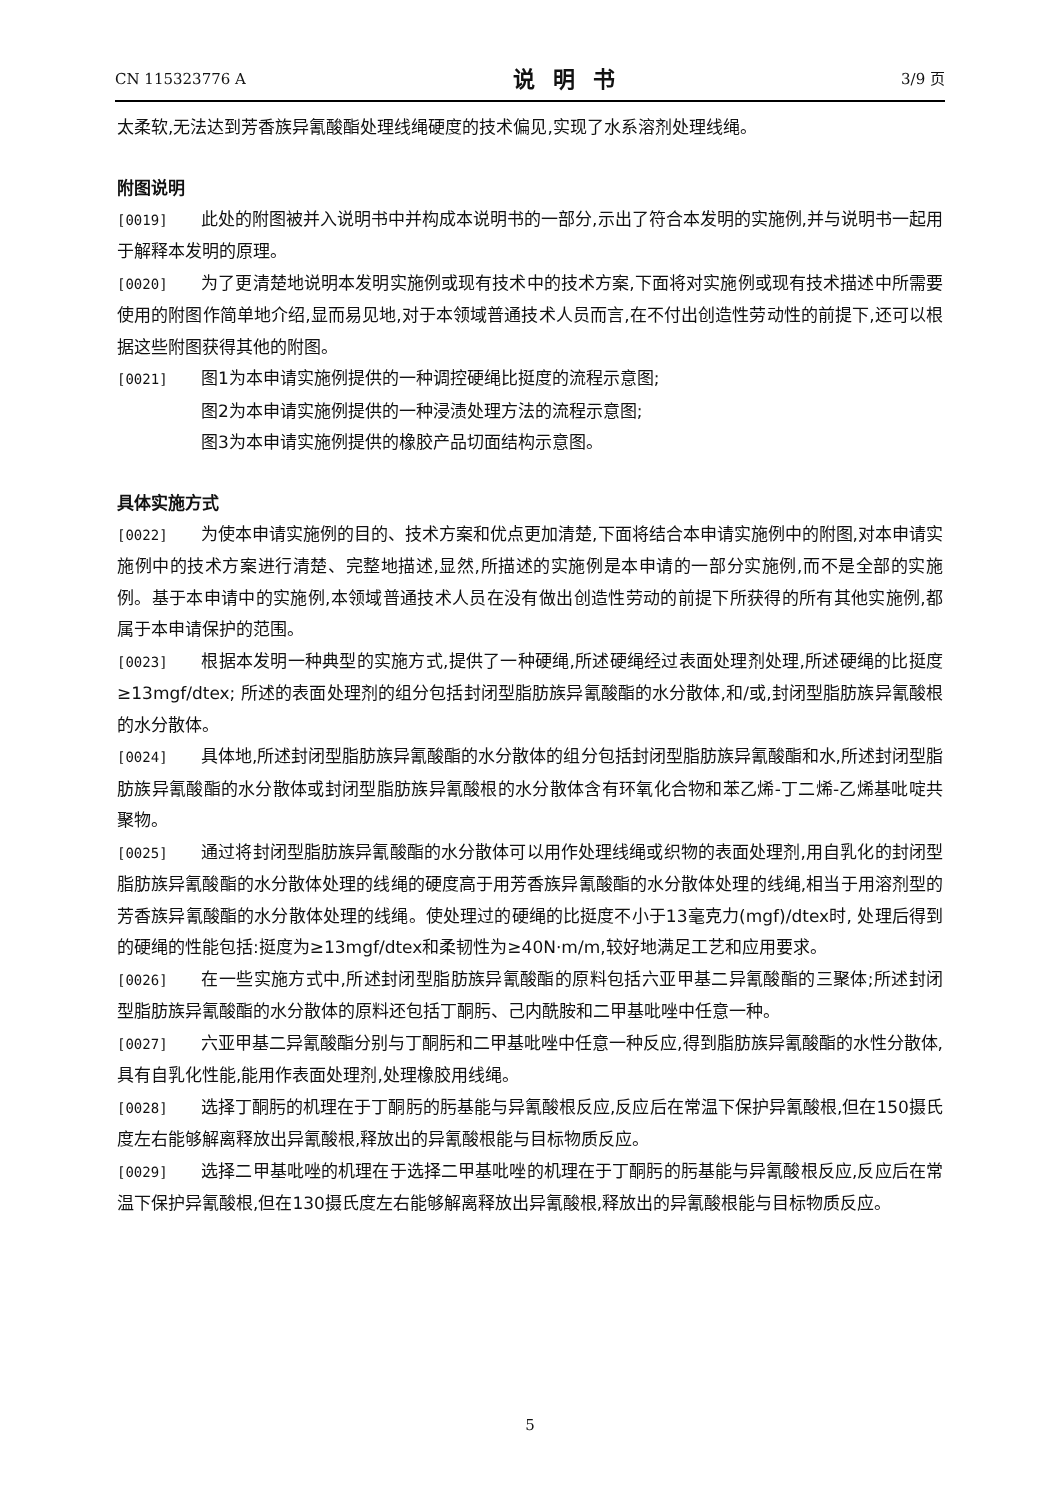CN 115323776 A 说明书 3/9 页
太柔软,无法达到芳香族异氰酸酯处理线绳硬度的技术偏见,实现了水系溶剂处理线绳。
附图说明
[0019] 此处的附图被并入说明书中并构成本说明书的一部分,示出了符合本发明的实施例,并与说明书一起用于解释本发明的原理。
[0020] 为了更清楚地说明本发明实施例或现有技术中的技术方案,下面将对实施例或现有技术描述中所需要使用的附图作简单地介绍,显而易见地,对于本领域普通技术人员而言,在不付出创造性劳动性的前提下,还可以根据这些附图获得其他的附图。
[0021] 图1为本申请实施例提供的一种调控硬绳比挺度的流程示意图;
图2为本申请实施例提供的一种浸渍处理方法的流程示意图;
图3为本申请实施例提供的橡胶产品切面结构示意图。
具体实施方式
[0022] 为使本申请实施例的目的、技术方案和优点更加清楚,下面将结合本申请实施例中的附图,对本申请实施例中的技术方案进行清楚、完整地描述,显然,所描述的实施例是本申请的一部分实施例,而不是全部的实施例。基于本申请中的实施例,本领域普通技术人员在没有做出创造性劳动的前提下所获得的所有其他实施例,都属于本申请保护的范围。
[0023] 根据本发明一种典型的实施方式,提供了一种硬绳,所述硬绳经过表面处理剂处理,所述硬绳的比挺度≥13mgf/dtex; 所述的表面处理剂的组分包括封闭型脂肪族异氰酸酯的水分散体,和/或,封闭型脂肪族异氰酸根的水分散体。
[0024] 具体地,所述封闭型脂肪族异氰酸酯的水分散体的组分包括封闭型脂肪族异氰酸酯和水,所述封闭型脂肪族异氰酸酯的水分散体或封闭型脂肪族异氰酸根的水分散体含有环氧化合物和苯乙烯-丁二烯-乙烯基吡啶共聚物。
[0025] 通过将封闭型脂肪族异氰酸酯的水分散体可以用作处理线绳或织物的表面处理剂,用自乳化的封闭型脂肪族异氰酸酯的水分散体处理的线绳的硬度高于用芳香族异氰酸酯的水分散体处理的线绳,相当于用溶剂型的芳香族异氰酸酯的水分散体处理的线绳。使处理过的硬绳的比挺度不小于13毫克力(mgf)/dtex时, 处理后得到的硬绳的性能包括:挺度为≥13mgf/dtex和柔韧性为≥40N·m/m,较好地满足工艺和应用要求。
[0026] 在一些实施方式中,所述封闭型脂肪族异氰酸酯的原料包括六亚甲基二异氰酸酯的三聚体;所述封闭型脂肪族异氰酸酯的水分散体的原料还包括丁酮肟、己内酰胺和二甲基吡唑中任意一种。
[0027] 六亚甲基二异氰酸酯分别与丁酮肟和二甲基吡唑中任意一种反应,得到脂肪族异氰酸酯的水性分散体,具有自乳化性能,能用作表面处理剂,处理橡胶用线绳。
[0028] 选择丁酮肟的机理在于丁酮肟的肟基能与异氰酸根反应,反应后在常温下保护异氰酸根,但在150摄氏度左右能够解离释放出异氰酸根,释放出的异氰酸根能与目标物质反应。
[0029] 选择二甲基吡唑的机理在于选择二甲基吡唑的机理在于丁酮肟的肟基能与异氰酸根反应,反应后在常温下保护异氰酸根,但在130摄氏度左右能够解离释放出异氰酸根,释放出的异氰酸根能与目标物质反应。
5